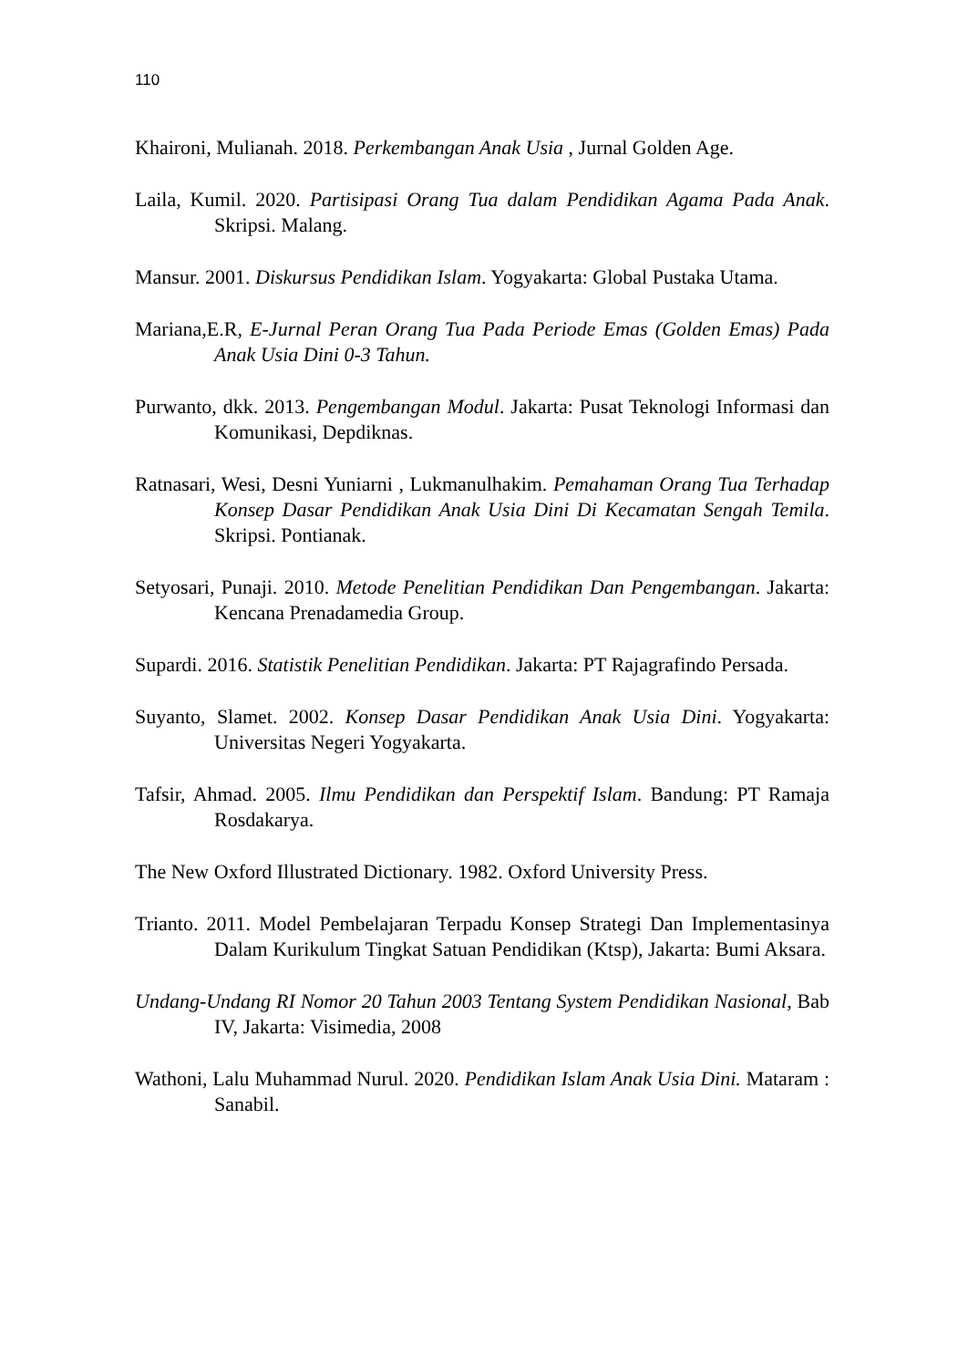110
Khaironi, Mulianah. 2018. Perkembangan Anak Usia , Jurnal Golden Age.
Laila, Kumil. 2020. Partisipasi Orang Tua dalam Pendidikan Agama Pada Anak. Skripsi. Malang.
Mansur. 2001. Diskursus Pendidikan Islam. Yogyakarta: Global Pustaka Utama.
Mariana,E.R, E-Jurnal Peran Orang Tua Pada Periode Emas (Golden Emas) Pada Anak Usia Dini 0-3 Tahun.
Purwanto, dkk. 2013. Pengembangan Modul. Jakarta: Pusat Teknologi Informasi dan Komunikasi, Depdiknas.
Ratnasari, Wesi, Desni Yuniarni , Lukmanulhakim. Pemahaman Orang Tua Terhadap Konsep Dasar Pendidikan Anak Usia Dini Di Kecamatan Sengah Temila. Skripsi. Pontianak.
Setyosari, Punaji. 2010. Metode Penelitian Pendidikan Dan Pengembangan. Jakarta: Kencana Prenadamedia Group.
Supardi. 2016. Statistik Penelitian Pendidikan. Jakarta: PT Rajagrafindo Persada.
Suyanto, Slamet. 2002. Konsep Dasar Pendidikan Anak Usia Dini. Yogyakarta: Universitas Negeri Yogyakarta.
Tafsir, Ahmad. 2005. Ilmu Pendidikan dan Perspektif Islam. Bandung: PT Ramaja Rosdakarya.
The New Oxford Illustrated Dictionary. 1982. Oxford University Press.
Trianto. 2011. Model Pembelajaran Terpadu Konsep Strategi Dan Implementasinya Dalam Kurikulum Tingkat Satuan Pendidikan (Ktsp), Jakarta: Bumi Aksara.
Undang-Undang RI Nomor 20 Tahun 2003 Tentang System Pendidikan Nasional, Bab IV, Jakarta: Visimedia, 2008
Wathoni, Lalu Muhammad Nurul. 2020. Pendidikan Islam Anak Usia Dini. Mataram : Sanabil.